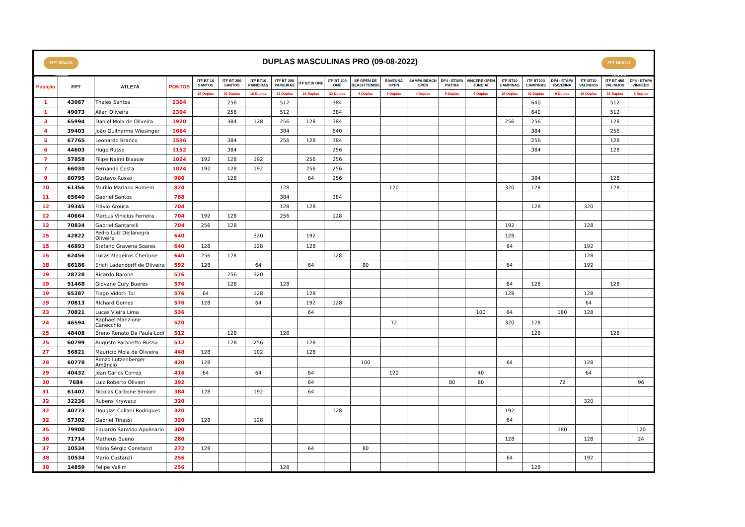| FPT BEACH TENNIS DUPLAS MASCULINAS PRO (09-08-2022) FPT BEACH TENNIS | | | | | | | | | | | | | | | | | | | | |
| Posição | FPT | ATLETA | PONTOS | ITF BT 10 SANTOS | ITF BT 200 SANTOS | ITF BT10 PAINEIRAS | ITF BT 200 PAINEIRAS | ITF BT10 ONE | ITF BT 200 ONE | SP OPEN DE BEACH TENNIS | RAVENNA OPEN | SAMPA BEACH OPEN | DF4 - ETAPA ITATIBA | VINCERE OPEN JUNDIAÍ | ITF BT10 CAMPINAS | ITF BT200 CAMPINAS | DF4 - ETAPA RAVENNA | ITF BT10 VALINHOS | ITF BT 400 VALINHOS | DF4 - ETAPA VINHEDO |
| | | | | 16 Duplas | 32 Duplas | 16 Duplas | 32 Duplas | 16 Duplas | 32 Duplas | 5 Duplas | 6 Duplas | 4 Duplas | 5 Duplas | 5 Duplas | 16 Duplas | 32 Duplas | 9 Duplas | 16 Duplas | 32 Duplas | 6 Duplas |
| 1 | 43067 | Thales Santos | 2304 | | 256 | | 512 | | 384 | | | | | | | 640 | | | 512 | |
| 1 | 49073 | Allan Oliveira | 2304 | | 256 | | 512 | | 384 | | | | | | | 640 | | | 512 | |
| 3 | 65994 | Daniel Mola de Oliveira | 1920 | | 384 | 128 | 256 | 128 | 384 | | | | | | 256 | 256 | | | 128 | |
| 4 | 39403 | João Guilherme Wiesinger | 1664 | | | | 384 | | 640 | | | | | | | 384 | | | 256 | |
| 5 | 67765 | Leonardo Branco | 1536 | | 384 | | 256 | 128 | 384 | | | | | | | 256 | | | 128 | |
| 6 | 44603 | Hugo Russo | 1152 | | 384 | | | | 256 | | | | | | | 384 | | | 128 | |
| 7 | 57858 | Filipe Naimi Blaauw | 1024 | 192 | 128 | 192 | | 256 | 256 | | | | | | | | | | | |
| 7 | 66030 | Fernando Costa | 1024 | 192 | 128 | 192 | | 256 | 256 | | | | | | | | | | | |
| 9 | 60795 | Gustavo Russo | 960 | | 128 | | | 64 | 256 | | | | | | | 384 | | | 128 | |
| 10 | 61356 | Murillo Mariano Romero | 824 | | | | 128 | | | | 120 | | | | 320 | 128 | | | 128 | |
| 11 | 65640 | Gabriel Santos | 768 | | | | 384 | | 384 | | | | | | | | | | | |
| 12 | 39345 | Flávio Arouca | 704 | | | | 128 | 128 | | | | | | | | 128 | | 320 | | |
| 12 | 40664 | Marcus Vinicius Ferreira | 704 | 192 | 128 | | 256 | | 128 | | | | | | | | | | | |
| 12 | 70834 | Gabriel Santarelli | 704 | 256 | 128 | | | | | | | | | | 192 | | | 128 | | |
| 15 | 42822 | Pedro Luiz Dellanegra Oliveira | 640 | | | 320 | | 192 | | | | | | | 128 | | | | | |
| 15 | 46893 | Stefano Gravena Soares | 640 | 128 | | 128 | | 128 | | | | | | | 64 | | | 192 | | |
| 15 | 62456 | Lucas Medeiros Cherione | 640 | 256 | 128 | | | | 128 | | | | | | | | | 128 | | |
| 18 | 66186 | Erich Ladendorff de Oliveira | 592 | 128 | | 64 | | 64 | | 80 | | | | | 64 | | | 192 | | |
| 19 | 28728 | Ricardo Barone | 576 | | 256 | 320 | | | | | | | | | | | | | | |
| 19 | 51468 | Giovane Cury Bueres | 576 | | 128 | | 128 | | | | | | | | 64 | 128 | | | 128 | |
| 19 | 65387 | Tiago Vidotti Toi | 576 | 64 | | 128 | | 128 | | | | | | | 128 | | | 128 | | |
| 19 | 70813 | Richard Gomes | 576 | 128 | | 64 | | 192 | 128 | | | | | | | | | 64 | | |
| 23 | 70821 | Lucas Vieira Lima | 536 | | | | | 64 | | | | | | 100 | 64 | | 180 | 128 | | |
| 24 | 46594 | Raphael Manzione Canecchio | 520 | | | | | | | | 72 | | | | 320 | 128 | | | | |
| 25 | 48408 | Breno Renato De Paula Lodi | 512 | | 128 | | 128 | | | | | | | | | 128 | | | 128 | |
| 25 | 60799 | Augusto Paronetto Russo | 512 | | 128 | 256 | | 128 | | | | | | | | | | | | |
| 27 | 56821 | Mauricio Mola de Oliveira | 448 | 128 | | 192 | | 128 | | | | | | | | | | | | |
| 28 | 60778 | Renzo Lutzenberger Amâncio | 420 | 128 | | | | | | 100 | | | | | 64 | | | 128 | | |
| 29 | 40432 | Jean Carlos Correa | 416 | 64 | | 64 | | 64 | | | 120 | | | 40 | | | | 64 | | |
| 30 | 7684 | Luiz Roberto Olivieri | 392 | | | | | 64 | | | | | 80 | 80 | | | 72 | | | 96 |
| 31 | 61402 | Nicolas Carbone Simioni | 384 | 128 | | 192 | | 64 | | | | | | | | | | | | |
| 32 | 32236 | Rubens Krywacz | 320 | | | | | | | | | | | | | | | 320 | | |
| 32 | 40773 | Douglas Collani Rodrigues | 320 | | | | | | 128 | | | | | | 192 | | | | | |
| 32 | 57302 | Gabriel Tinassi | 320 | 128 | | 128 | | | | | | | | | 64 | | | | | |
| 35 | 79900 | Eduardo Sanvido Apolinario | 300 | | | | | | | | | | | | | | 180 | | | 120 |
| 36 | 71714 | Matheus Bueno | 280 | | | | | | | | | | | | 128 | | | 128 | | 24 |
| 37 | 10534 | Mário Sérgio Constanzi | 272 | 128 | | | | 64 | | 80 | | | | | | | | | | |
| 38 | 10534 | Mario Costanzi | 256 | | | | | | | | | | | | 64 | | | 192 | | |
| 38 | 14859 | Felipe Vallim | 256 | | | | 128 | | | | | | | | | 128 | | | | |